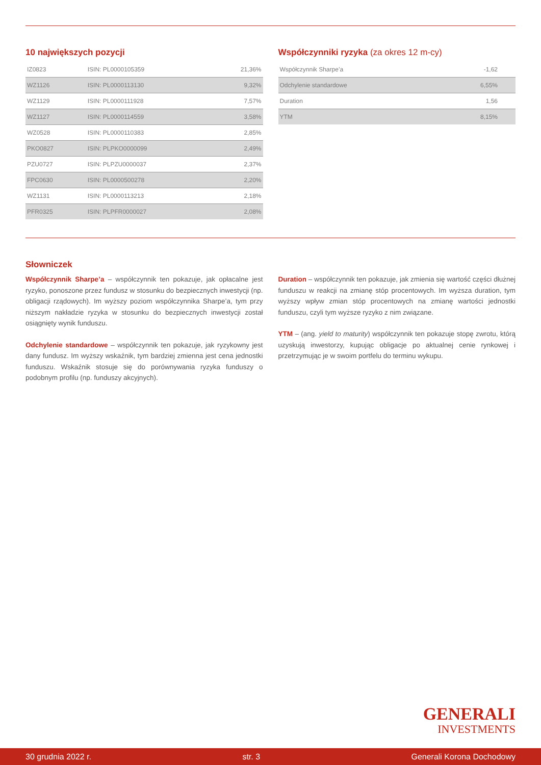10 największych pozycji
| IZ0823 | ISIN: PL0000105359 | 21,36% |
| WZ1126 | ISIN: PL0000113130 | 9,32% |
| WZ1129 | ISIN: PL0000111928 | 7,57% |
| WZ1127 | ISIN: PL0000114559 | 3,58% |
| WZ0528 | ISIN: PL0000110383 | 2,85% |
| PKO0827 | ISIN: PLPKO0000099 | 2,49% |
| PZU0727 | ISIN: PLPZU0000037 | 2,37% |
| FPC0630 | ISIN: PL0000500278 | 2,20% |
| WZ1131 | ISIN: PL0000113213 | 2,18% |
| PFR0325 | ISIN: PLPFR0000027 | 2,08% |
Współczynniki ryzyka (za okres 12 m-cy)
| Współczynnik Sharpe’a | -1,62 |
| Odchylenie standardowe | 6,55% |
| Duration | 1,56 |
| YTM | 8,15% |
Słowniczek
Współczynnik Sharpe’a – współczynnik ten pokazuje, jak opłacalne jest ryzyko, ponoszone przez fundusz w stosunku do bezpiecznych inwestycji (np. obligacji rządowych). Im wyższy poziom współczynnika Sharpe’a, tym przy niższym nakładzie ryzyka w stosunku do bezpiecznych inwestycji został osiągnięty wynik funduszu.
Odchylenie standardowe – współczynnik ten pokazuje, jak ryzykowny jest dany fundusz. Im wyższy wskaźnik, tym bardziej zmienna jest cena jednostki funduszu. Wskaźnik stosuje się do porównywania ryzyka funduszy o podobnym profilu (np. funduszy akcyjnych).
Duration – współczynnik ten pokazuje, jak zmienia się wartość części dłużnej funduszu w reakcji na zmianę stóp procentowych. Im wyższa duration, tym wyższy wpływ zmian stóp procentowych na zmianę wartości jednostki funduszu, czyli tym wyższe ryzyko z nim związane.
YTM – (ang. yield to maturity) współczynnik ten pokazuje stopę zwrotu, którą uzyskują inwestorzy, kupując obligacje po aktualnej cenie rynkowej i przetrzymując je w swoim portfelu do terminu wykupu.
GENERALI
INVESTMENTS
30 grudnia 2022 r. str. 3 Generali Korona Dochodowy